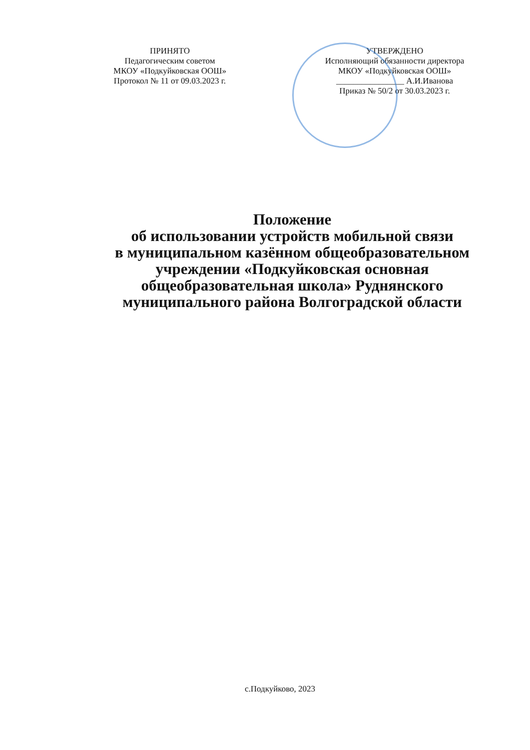ПРИНЯТО
Педагогическим советом
МКОУ «Подкуйковская ООШ»
Протокол № 11 от 09.03.2023 г.
УТВЕРЖДЕНО
Исполняющий обязанности директора
МКОУ «Подкуйковская ООШ»
________________ А.И.Иванова
Приказ № 50/2 от 30.03.2023 г.
Положение
об использовании устройств мобильной связи
в муниципальном казённом общеобразовательном
учреждении «Подкуйковская основная
общеобразовательная школа» Руднянского
муниципального района Волгоградской области
с.Подкуйково, 2023